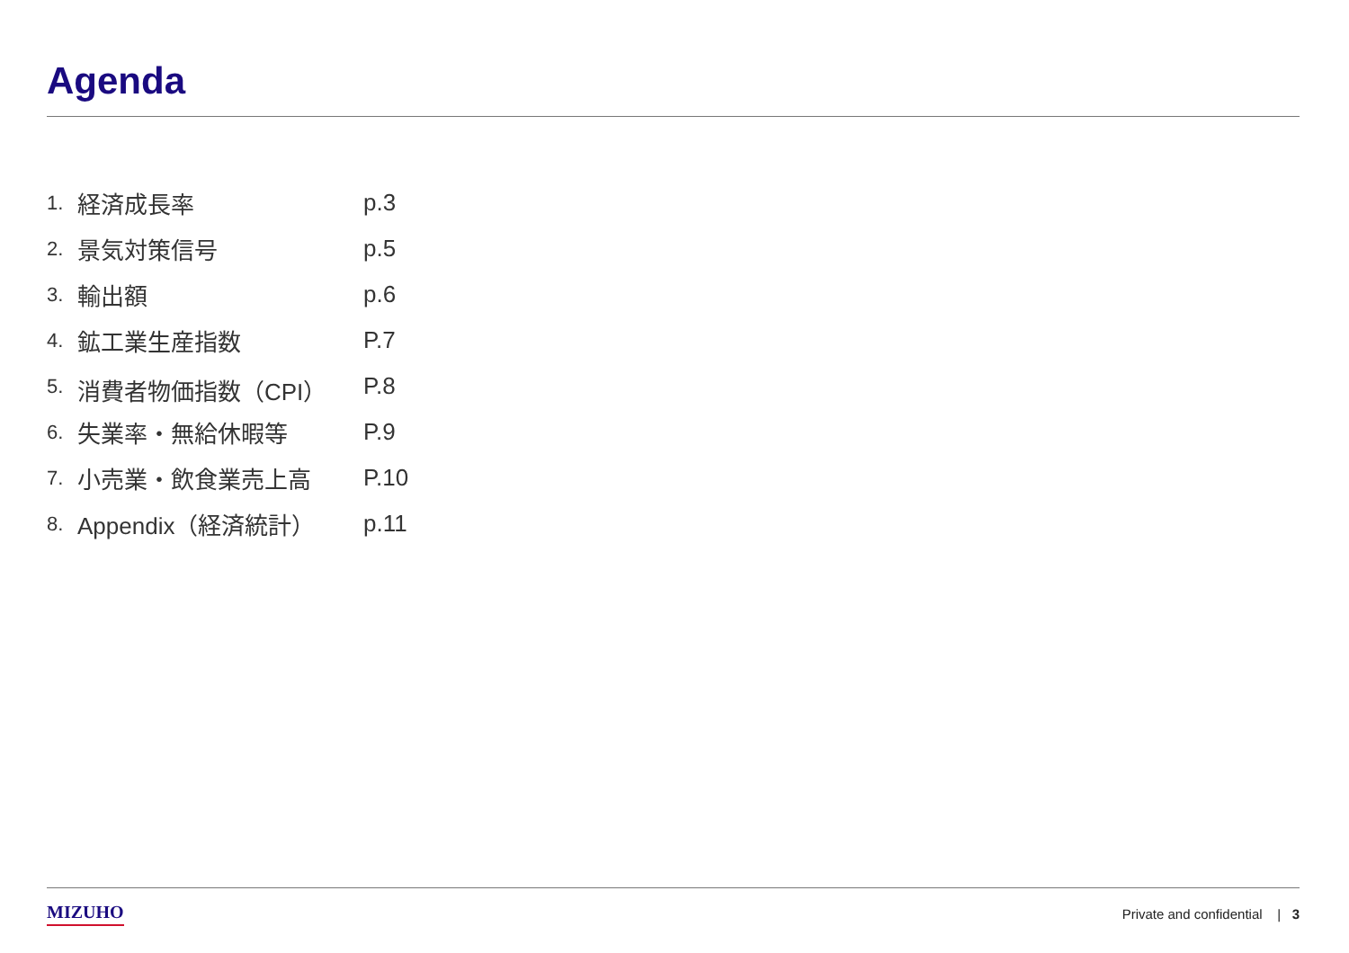Agenda
| 1. | 経済成長率 | p.3 |
| 2. | 景気対策信号 | p.5 |
| 3. | 輸出額 | p.6 |
| 4. | 鉱工業生産指数 | P.7 |
| 5. | 消費者物価指数（CPI） | P.8 |
| 6. | 失業率・無給休暇等 | P.9 |
| 7. | 小売業・飲食業売上高 | P.10 |
| 8. | Appendix（経済統計） | p.11 |
MIZUHO Private and confidential | 3